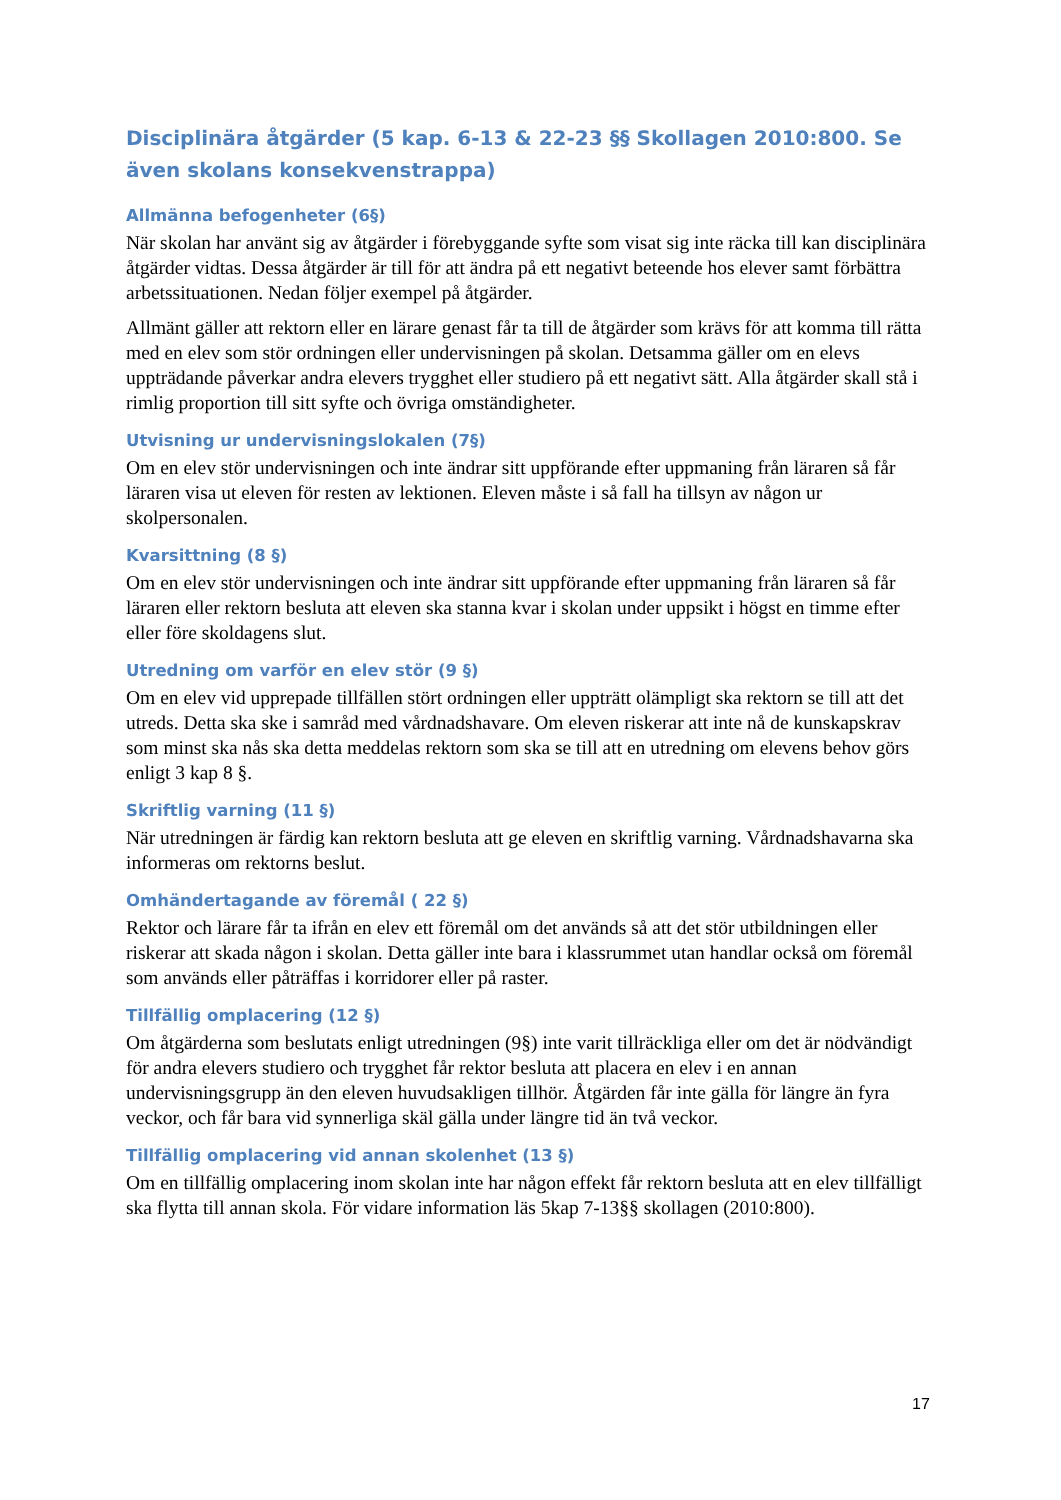Disciplinära åtgärder (5 kap. 6-13 & 22-23 §§ Skollagen 2010:800. Se även skolans konsekvenstrappa)
Allmänna befogenheter (6§)
När skolan har använt sig av åtgärder i förebyggande syfte som visat sig inte räcka till kan disciplinära åtgärder vidtas. Dessa åtgärder är till för att ändra på ett negativt beteende hos elever samt förbättra arbetssituationen. Nedan följer exempel på åtgärder.
Allmänt gäller att rektorn eller en lärare genast får ta till de åtgärder som krävs för att komma till rätta med en elev som stör ordningen eller undervisningen på skolan. Detsamma gäller om en elevs uppträdande påverkar andra elevers trygghet eller studiero på ett negativt sätt. Alla åtgärder skall stå i rimlig proportion till sitt syfte och övriga omständigheter.
Utvisning ur undervisningslokalen (7§)
Om en elev stör undervisningen och inte ändrar sitt uppförande efter uppmaning från läraren så får läraren visa ut eleven för resten av lektionen. Eleven måste i så fall ha tillsyn av någon ur skolpersonalen.
Kvarsittning (8 §)
Om en elev stör undervisningen och inte ändrar sitt uppförande efter uppmaning från läraren så får läraren eller rektorn besluta att eleven ska stanna kvar i skolan under uppsikt i högst en timme efter eller före skoldagens slut.
Utredning om varför en elev stör (9 §)
Om en elev vid upprepade tillfällen stört ordningen eller uppträtt olämpligt ska rektorn se till att det utreds. Detta ska ske i samråd med vårdnadshavare. Om eleven riskerar att inte nå de kunskapskrav som minst ska nås ska detta meddelas rektorn som ska se till att en utredning om elevens behov görs enligt 3 kap 8 §.
Skriftlig varning (11 §)
När utredningen är färdig kan rektorn besluta att ge eleven en skriftlig varning. Vårdnadshavarna ska informeras om rektorns beslut.
Omhändertagande av föremål ( 22 §)
Rektor och lärare får ta ifrån en elev ett föremål om det används så att det stör utbildningen eller riskerar att skada någon i skolan. Detta gäller inte bara i klassrummet utan handlar också om föremål som används eller påträffas i korridorer eller på raster.
Tillfällig omplacering (12 §)
Om åtgärderna som beslutats enligt utredningen (9§) inte varit tillräckliga eller om det är nödvändigt för andra elevers studiero och trygghet får rektor besluta att placera en elev i en annan undervisningsgrupp än den eleven huvudsakligen tillhör. Åtgärden får inte gälla för längre än fyra veckor, och får bara vid synnerliga skäl gälla under längre tid än två veckor.
Tillfällig omplacering vid annan skolenhet (13 §)
Om en tillfällig omplacering inom skolan inte har någon effekt får rektorn besluta att en elev tillfälligt ska flytta till annan skola. För vidare information läs 5kap 7-13§§ skollagen (2010:800).
17